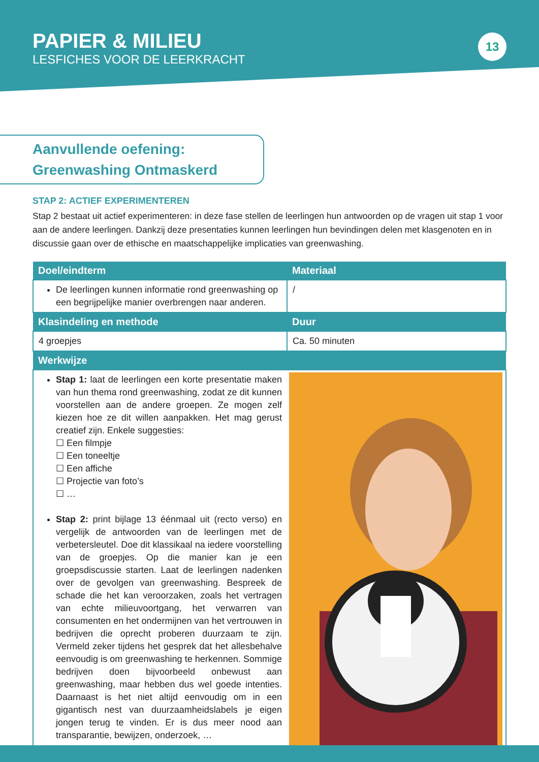PAPIER & MILIEU
LESFICHES VOOR DE LEERKRACHT
13
Aanvullende oefening:
Greenwashing Ontmaskerd
STAP 2: ACTIEF EXPERIMENTEREN
Stap 2 bestaat uit actief experimenteren: in deze fase stellen de leerlingen hun antwoorden op de vragen uit stap 1 voor aan de andere leerlingen. Dankzij deze presentaties kunnen leerlingen hun bevindingen delen met klasgenoten en in discussie gaan over de ethische en maatschappelijke implicaties van greenwashing.
| Doel/eindterm | Materiaal |
| --- | --- |
| De leerlingen kunnen informatie rond greenwashing op een begrijpelijke manier overbrengen naar anderen. | / |
| Klasindeling en methode | Duur |
| 4 groepjes | Ca. 50 minuten |
| Werkwijze | |
| Stap 1: laat de leerlingen een korte presentatie maken van hun thema rond greenwashing, zodat ze dit kunnen voorstellen aan de andere groepen. Ze mogen zelf kiezen hoe ze dit willen aanpakken. Het mag gerust creatief zijn. Enkele suggesties: ☐ Een filmpje ☐ Een toneeltje ☐ Een affiche ☐ Projectie van foto’s ☐ … Stap 2: print bijlage 13 éénmaal uit (recto verso) en vergelijk de antwoorden van de leerlingen met de verbetersleutel. Doe dit klassikaal na iedere voorstelling van de groepjes. Op die manier kan je een groepsdiscussie starten. Laat de leerlingen nadenken over de gevolgen van greenwashing. Bespreek de schade die het kan veroorzaken, zoals het vertragen van echte milieuvoortgang, het verwarren van consumenten en het ondermijnen van het vertrouwen in bedrijven die oprecht proberen duurzaam te zijn. Vermeld zeker tijdens het gesprek dat het allesbehalve eenvoudig is om greenwashing te herkennen. Sommige bedrijven doen bijvoorbeeld onbewust aan greenwashing, maar hebben dus wel goede intenties. Daarnaast is het niet altijd eenvoudig om in een gigantisch nest van duurzaamheidslabels je eigen jongen terug te vinden. Er is dus meer nood aan transparantie, bewijzen, onderzoek, … | |